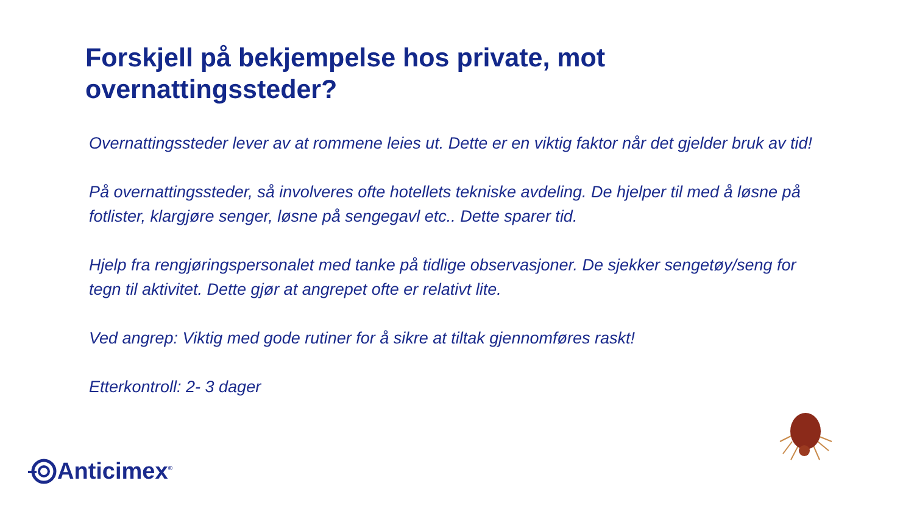Forskjell på bekjempelse hos private, mot
overnattingssteder?
Overnattingssteder lever av at rommene leies ut. Dette er en viktig faktor når det gjelder bruk av tid!
På overnattingssteder, så involveres ofte hotellets tekniske avdeling. De hjelper til med å løsne på fotlister, klargjøre senger, løsne på sengegavl etc.. Dette sparer tid.
Hjelp fra rengjøringspersonalet med tanke på tidlige observasjoner. De sjekker sengetøy/seng for tegn til aktivitet. Dette gjør at angrepet ofte er relativt lite.
Ved angrep: Viktig med gode rutiner for å sikre at tiltak gjennomføres raskt!
Etterkontroll: 2- 3 dager
Anticimex<sup>®</sup>